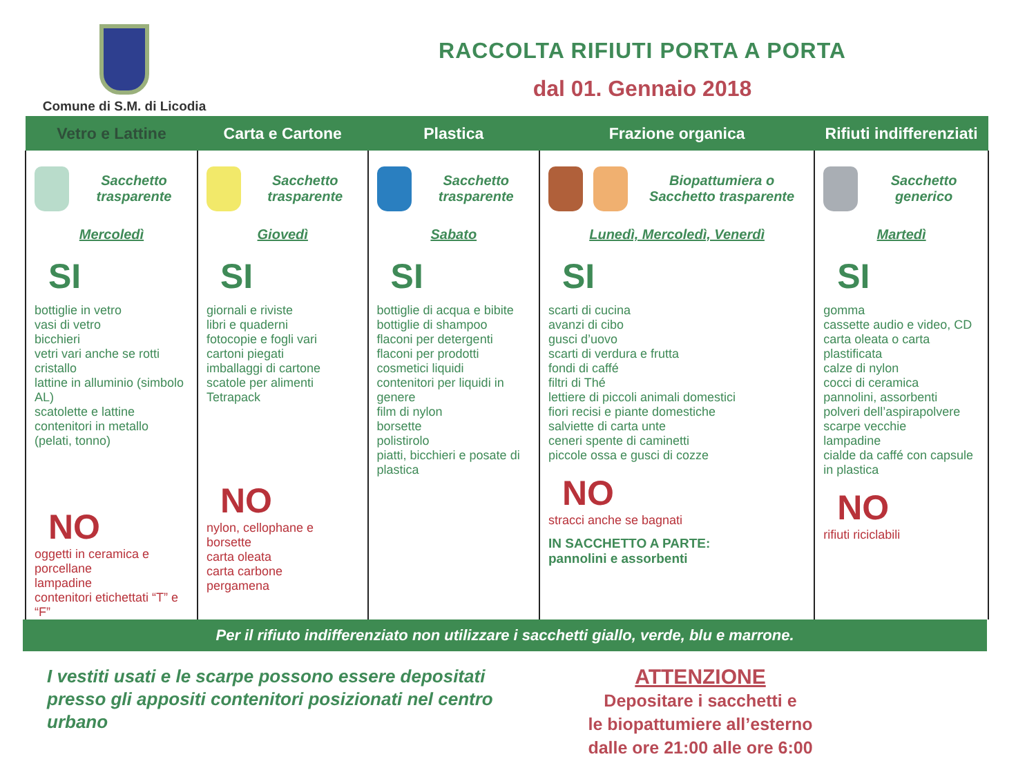Comune di S.M. di Licodia
RACCOLTA RIFIUTI PORTA A PORTA
dal 01. Gennaio 2018
| Vetro e Lattine | Carta e Cartone | Plastica | Frazione organica | Rifiuti indifferenziati |
| --- | --- | --- | --- | --- |
| Sacchetto trasparente Mercoledì SI bottiglie in vetro vasi di vetro bicchieri vetri vari anche se rotti cristallo lattine in alluminio (simbolo AL) scatolette e lattine contenitori in metallo (pelati, tonno) NO oggetti in ceramica e porcellane lampadine contenitori etichettati “T” e “F” | Sacchetto trasparente Giovedì SI giornali e riviste libri e quaderni fotocopie e fogli vari cartoni piegati imballaggi di cartone scatole per alimenti Tetrapack NO nylon, cellophane e borsette carta oleata carta carbone pergamena | Sacchetto trasparente Sabato SI bottiglie di acqua e bibite bottiglie di shampoo flaconi per detergenti flaconi per prodotti cosmetici liquidi contenitori per liquidi in genere film di nylon borsette polistirolo piatti, bicchieri e posate di plastica | Biopattumiera o Sacchetto trasparente Lunedì, Mercoledì, Venerdì SI scarti di cucina avanzi di cibo gusci d’uovo scarti di verdura e frutta fondi di caffé filtri di Thé lettiere di piccoli animali domestici fiori recisi e piante domestiche salviette di carta unte ceneri spente di caminetti piccole ossa e gusci di cozze NO stracci anche se bagnati IN SACCHETTO A PARTE: pannolini e assorbenti | Sacchetto generico Martedì SI gomma cassette audio e video, CD carta oleata o carta plastificata calze di nylon cocci di ceramica pannolini, assorbenti polveri dell’aspirapolvere scarpe vecchie lampadine cialde da caffé con capsule in plastica NO rifiuti riciclabili |
Per il rifiuto indifferenziato non utilizzare i sacchetti giallo, verde, blu e marrone.
I vestiti usati e le scarpe possono essere depositati presso gli appositi contenitori posizionati nel centro urbano
ATTENZIONE
Depositare i sacchetti e
le biopattumiere all’esterno
dalle ore 21:00 alle ore 6:00